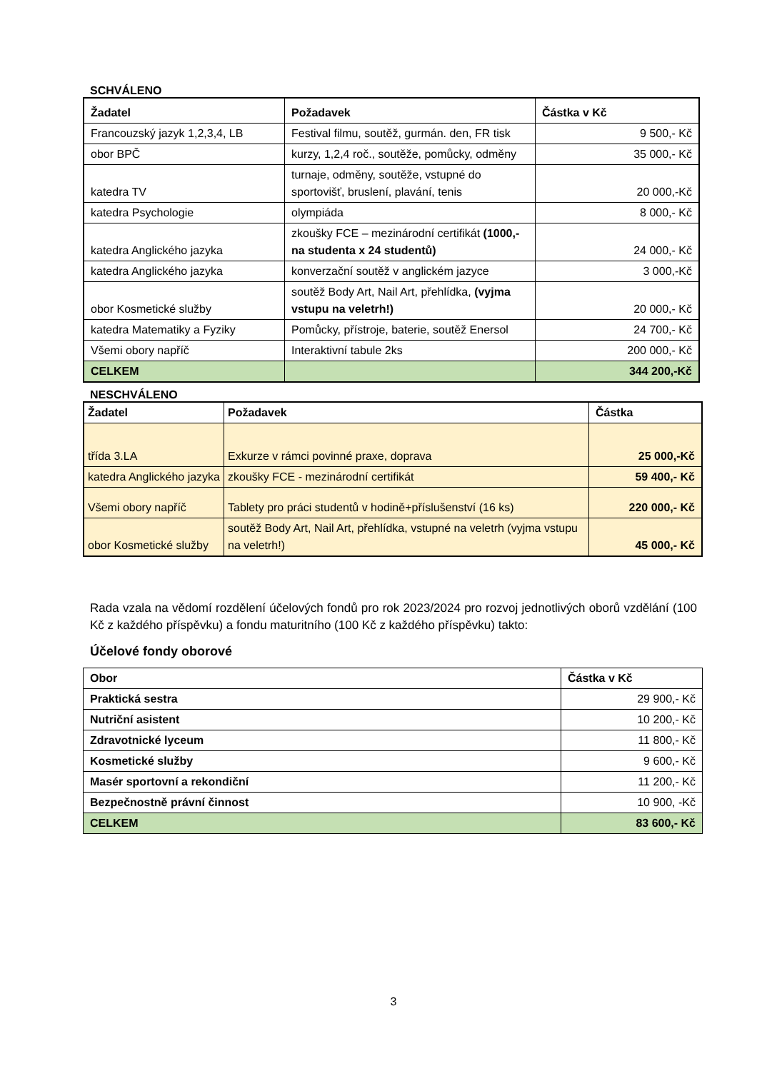SCHVÁLENO
| Žadatel | Požadavek | Částka v Kč |
| --- | --- | --- |
| Francouzský jazyk 1,2,3,4, LB | Festival filmu, soutěž, gurmán. den, FR tisk | 9 500,- Kč |
| obor BPČ | kurzy, 1,2,4 roč., soutěže, pomůcky, odměny | 35 000,- Kč |
| katedra TV | turnaje, odměny, soutěže, vstupné do sportovišť, bruslení, plavání, tenis | 20 000,-Kč |
| katedra Psychologie | olympiáda | 8 000,- Kč |
| katedra Anglického jazyka | zkoušky FCE – mezinárodní certifikát (1000,- na studenta x 24 studentů) | 24 000,- Kč |
| katedra Anglického jazyka | konverzační soutěž v anglickém jazyce | 3 000,-Kč |
| obor Kosmetické služby | soutěž Body Art, Nail Art, přehlídka, (vyjma vstupu na veletrh!) | 20 000,- Kč |
| katedra Matematiky a Fyziky | Pomůcky, přístroje, baterie, soutěž Enersol | 24 700,- Kč |
| Všemi obory napříč | Interaktivní tabule 2ks | 200 000,- Kč |
| CELKEM | | 344 200,-Kč |
NESCHVÁLENO
| Žadatel | Požadavek | Částka |
| --- | --- | --- |
| třída 3.LA | Exkurze v rámci povinné praxe, doprava | 25 000,-Kč |
| katedra Anglického jazyka | zkoušky FCE - mezinárodní certifikát | 59 400,- Kč |
| Všemi obory napříč | Tablety pro práci studentů v hodině+příslušenství (16 ks) | 220 000,- Kč |
| obor Kosmetické služby | soutěž Body Art, Nail Art, přehlídka, vstupné na veletrh (vyjma vstupu na veletrh!) | 45 000,- Kč |
Rada vzala na vědomí rozdělení účelových fondů pro rok 2023/2024 pro rozvoj jednotlivých oborů vzdělání (100 Kč z každého příspěvku) a fondu maturitního (100 Kč z každého příspěvku) takto:
Účelové fondy oborové
| Obor | Částka v Kč |
| --- | --- |
| Praktická sestra | 29 900,- Kč |
| Nutriční asistent | 10 200,- Kč |
| Zdravotnické lyceum | 11 800,- Kč |
| Kosmetické služby | 9 600,- Kč |
| Masér sportovní a rekondiční | 11 200,- Kč |
| Bezpečnostně právní činnost | 10 900, -Kč |
| CELKEM | 83 600,- Kč |
3